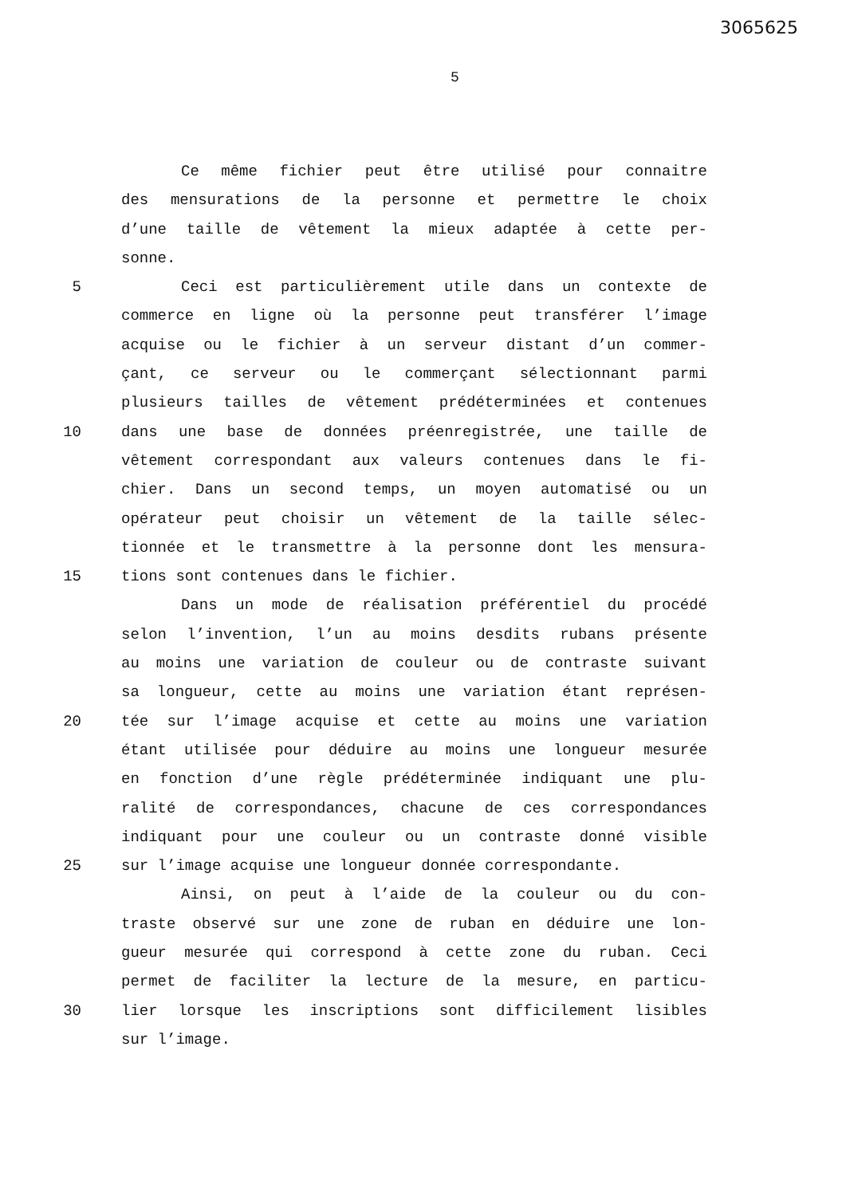3065625
5
Ce même fichier peut être utilisé pour connaitre
des mensurations de la personne et permettre le choix
d’une taille de vêtement la mieux adaptée à cette per-
sonne.
5 Ceci est particulièrement utile dans un contexte de
commerce en ligne où la personne peut transférer l’image
acquise ou le fichier à un serveur distant d’un commer-
çant, ce serveur ou le commerçant sélectionnant parmi
plusieurs tailles de vêtement prédéterminées et contenues
10 dans une base de données préenregistrée, une taille de
vêtement correspondant aux valeurs contenues dans le fi-
chier. Dans un second temps, un moyen automatisé ou un
opérateur peut choisir un vêtement de la taille sélec-
tionnée et le transmettre à la personne dont les mensura-
15 tions sont contenues dans le fichier.
Dans un mode de réalisation préférentiel du procédé
selon l’invention, l’un au moins desdits rubans présente
au moins une variation de couleur ou de contraste suivant
sa longueur, cette au moins une variation étant représen-
20 tée sur l’image acquise et cette au moins une variation
étant utilisée pour déduire au moins une longueur mesurée
en fonction d’une règle prédéterminée indiquant une plu-
ralité de correspondances, chacune de ces correspondances
indiquant pour une couleur ou un contraste donné visible
25 sur l’image acquise une longueur donnée correspondante.
Ainsi, on peut à l’aide de la couleur ou du con-
traste observé sur une zone de ruban en déduire une lon-
gueur mesurée qui correspond à cette zone du ruban. Ceci
permet de faciliter la lecture de la mesure, en particu-
30 lier lorsque les inscriptions sont difficilement lisibles
sur l’image.